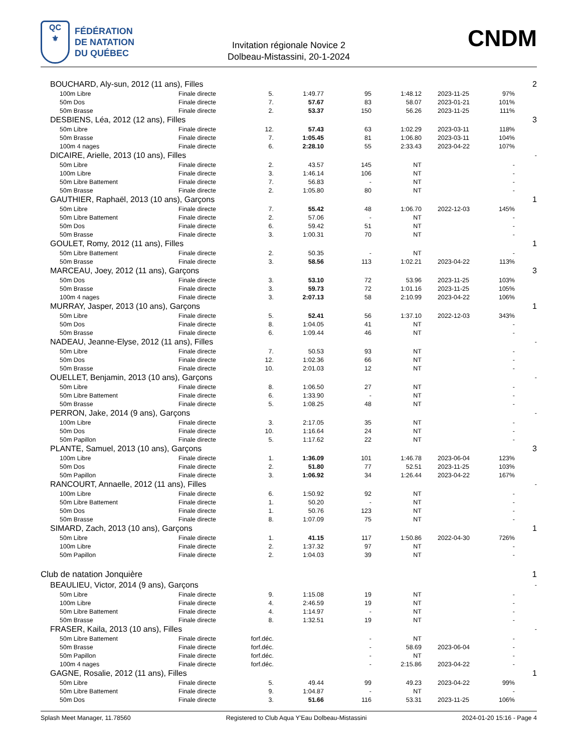QC
⚜
FÉDÉRATION
DE NATATION
DU QUÉBEC
Invitation régionale Novice 2
Dolbeau-Mistassini, 20-1-2024
CNDM
| BOUCHARD, Aly-sun, 2012 (11 ans), Filles | | | | | | | | 2 |
| 100m Libre | Finale directe | 5. | 1:49.77 | 95 | 1:48.12 | 2023-11-25 | 97% | |
| 50m Dos | Finale directe | 7. | 57.67 | 83 | 58.07 | 2023-01-21 | 101% | |
| 50m Brasse | Finale directe | 2. | 53.37 | 150 | 56.26 | 2023-11-25 | 111% | |
| DESBIENS, Léa, 2012 (12 ans), Filles | | | | | | | | 3 |
| 50m Libre | Finale directe | 12. | 57.43 | 63 | 1:02.29 | 2023-03-11 | 118% | |
| 50m Brasse | Finale directe | 7. | 1:05.45 | 81 | 1:06.80 | 2023-03-11 | 104% | |
| 100m 4 nages | Finale directe | 6. | 2:28.10 | 55 | 2:33.43 | 2023-04-22 | 107% | |
| DICAIRE, Arielle, 2013 (10 ans), Filles | | | | | | | | - |
| 50m Libre | Finale directe | 2. | 43.57 | 145 | NT | | - | |
| 100m Libre | Finale directe | 3. | 1:46.14 | 106 | NT | | - | |
| 50m Libre Battement | Finale directe | 7. | 56.83 | - | NT | | - | |
| 50m Brasse | Finale directe | 2. | 1:05.80 | 80 | NT | | - | |
| GAUTHIER, Raphaël, 2013 (10 ans), Garçons | | | | | | | | 1 |
| 50m Libre | Finale directe | 7. | 55.42 | 48 | 1:06.70 | 2022-12-03 | 145% | |
| 50m Libre Battement | Finale directe | 2. | 57.06 | - | NT | | - | |
| 50m Dos | Finale directe | 6. | 59.42 | 51 | NT | | - | |
| 50m Brasse | Finale directe | 3. | 1:00.31 | 70 | NT | | - | |
| GOULET, Romy, 2012 (11 ans), Filles | | | | | | | | 1 |
| 50m Libre Battement | Finale directe | 2. | 50.35 | - | NT | | - | |
| 50m Brasse | Finale directe | 3. | 58.56 | 113 | 1:02.21 | 2023-04-22 | 113% | |
| MARCEAU, Joey, 2012 (11 ans), Garçons | | | | | | | | 3 |
| 50m Dos | Finale directe | 3. | 53.10 | 72 | 53.96 | 2023-11-25 | 103% | |
| 50m Brasse | Finale directe | 3. | 59.73 | 72 | 1:01.16 | 2023-11-25 | 105% | |
| 100m 4 nages | Finale directe | 3. | 2:07.13 | 58 | 2:10.99 | 2023-04-22 | 106% | |
| MURRAY, Jasper, 2013 (10 ans), Garçons | | | | | | | | 1 |
| 50m Libre | Finale directe | 5. | 52.41 | 56 | 1:37.10 | 2022-12-03 | 343% | |
| 50m Dos | Finale directe | 8. | 1:04.05 | 41 | NT | | - | |
| 50m Brasse | Finale directe | 6. | 1:09.44 | 46 | NT | | - | |
| NADEAU, Jeanne-Elyse, 2012 (11 ans), Filles | | | | | | | | - |
| 50m Libre | Finale directe | 7. | 50.53 | 93 | NT | | - | |
| 50m Dos | Finale directe | 12. | 1:02.36 | 66 | NT | | - | |
| 50m Brasse | Finale directe | 10. | 2:01.03 | 12 | NT | | - | |
| OUELLET, Benjamin, 2013 (10 ans), Garçons | | | | | | | | - |
| 50m Libre | Finale directe | 8. | 1:06.50 | 27 | NT | | - | |
| 50m Libre Battement | Finale directe | 6. | 1:33.90 | - | NT | | - | |
| 50m Brasse | Finale directe | 5. | 1:08.25 | 48 | NT | | - | |
| PERRON, Jake, 2014 (9 ans), Garçons | | | | | | | | - |
| 100m Libre | Finale directe | 3. | 2:17.05 | 35 | NT | | - | |
| 50m Dos | Finale directe | 10. | 1:16.64 | 24 | NT | | - | |
| 50m Papillon | Finale directe | 5. | 1:17.62 | 22 | NT | | - | |
| PLANTE, Samuel, 2013 (10 ans), Garçons | | | | | | | | 3 |
| 100m Libre | Finale directe | 1. | 1:36.09 | 101 | 1:46.78 | 2023-06-04 | 123% | |
| 50m Dos | Finale directe | 2. | 51.80 | 77 | 52.51 | 2023-11-25 | 103% | |
| 50m Papillon | Finale directe | 3. | 1:06.92 | 34 | 1:26.44 | 2023-04-22 | 167% | |
| RANCOURT, Annaelle, 2012 (11 ans), Filles | | | | | | | | - |
| 100m Libre | Finale directe | 6. | 1:50.92 | 92 | NT | | - | |
| 50m Libre Battement | Finale directe | 1. | 50.20 | - | NT | | - | |
| 50m Dos | Finale directe | 1. | 50.76 | 123 | NT | | - | |
| 50m Brasse | Finale directe | 8. | 1:07.09 | 75 | NT | | - | |
| SIMARD, Zach, 2013 (10 ans), Garçons | | | | | | | | 1 |
| 50m Libre | Finale directe | 1. | 41.15 | 117 | 1:50.86 | 2022-04-30 | 726% | |
| 100m Libre | Finale directe | 2. | 1:37.32 | 97 | NT | | - | |
| 50m Papillon | Finale directe | 2. | 1:04.03 | 39 | NT | | - | |
| Club de natation Jonquière | | | | | | | | 1 |
| BEAULIEU, Victor, 2014 (9 ans), Garçons | | | | | | | | - |
| 50m Libre | Finale directe | 9. | 1:15.08 | 19 | NT | | - | |
| 100m Libre | Finale directe | 4. | 2:46.59 | 19 | NT | | - | |
| 50m Libre Battement | Finale directe | 4. | 1:14.97 | - | NT | | - | |
| 50m Brasse | Finale directe | 8. | 1:32.51 | 19 | NT | | - | |
| FRASER, Kaila, 2013 (10 ans), Filles | | | | | | | | - |
| 50m Libre Battement | Finale directe | forf.déc. | | - | NT | | - | |
| 50m Brasse | Finale directe | forf.déc. | | - | 58.69 | 2023-06-04 | - | |
| 50m Papillon | Finale directe | forf.déc. | | - | NT | | - | |
| 100m 4 nages | Finale directe | forf.déc. | | - | 2:15.86 | 2023-04-22 | - | |
| GAGNE, Rosalie, 2012 (11 ans), Filles | | | | | | | | 1 |
| 50m Libre | Finale directe | 5. | 49.44 | 99 | 49.23 | 2023-04-22 | 99% | |
| 50m Libre Battement | Finale directe | 9. | 1:04.87 | - | NT | | - | |
| 50m Dos | Finale directe | 3. | 51.66 | 116 | 53.31 | 2023-11-25 | 106% | |
Splash Meet Manager, 11.78560 Registered to Club Aqua Y'Eau Dolbeau-Mistassini 2024-01-20 15:16 - Page 4